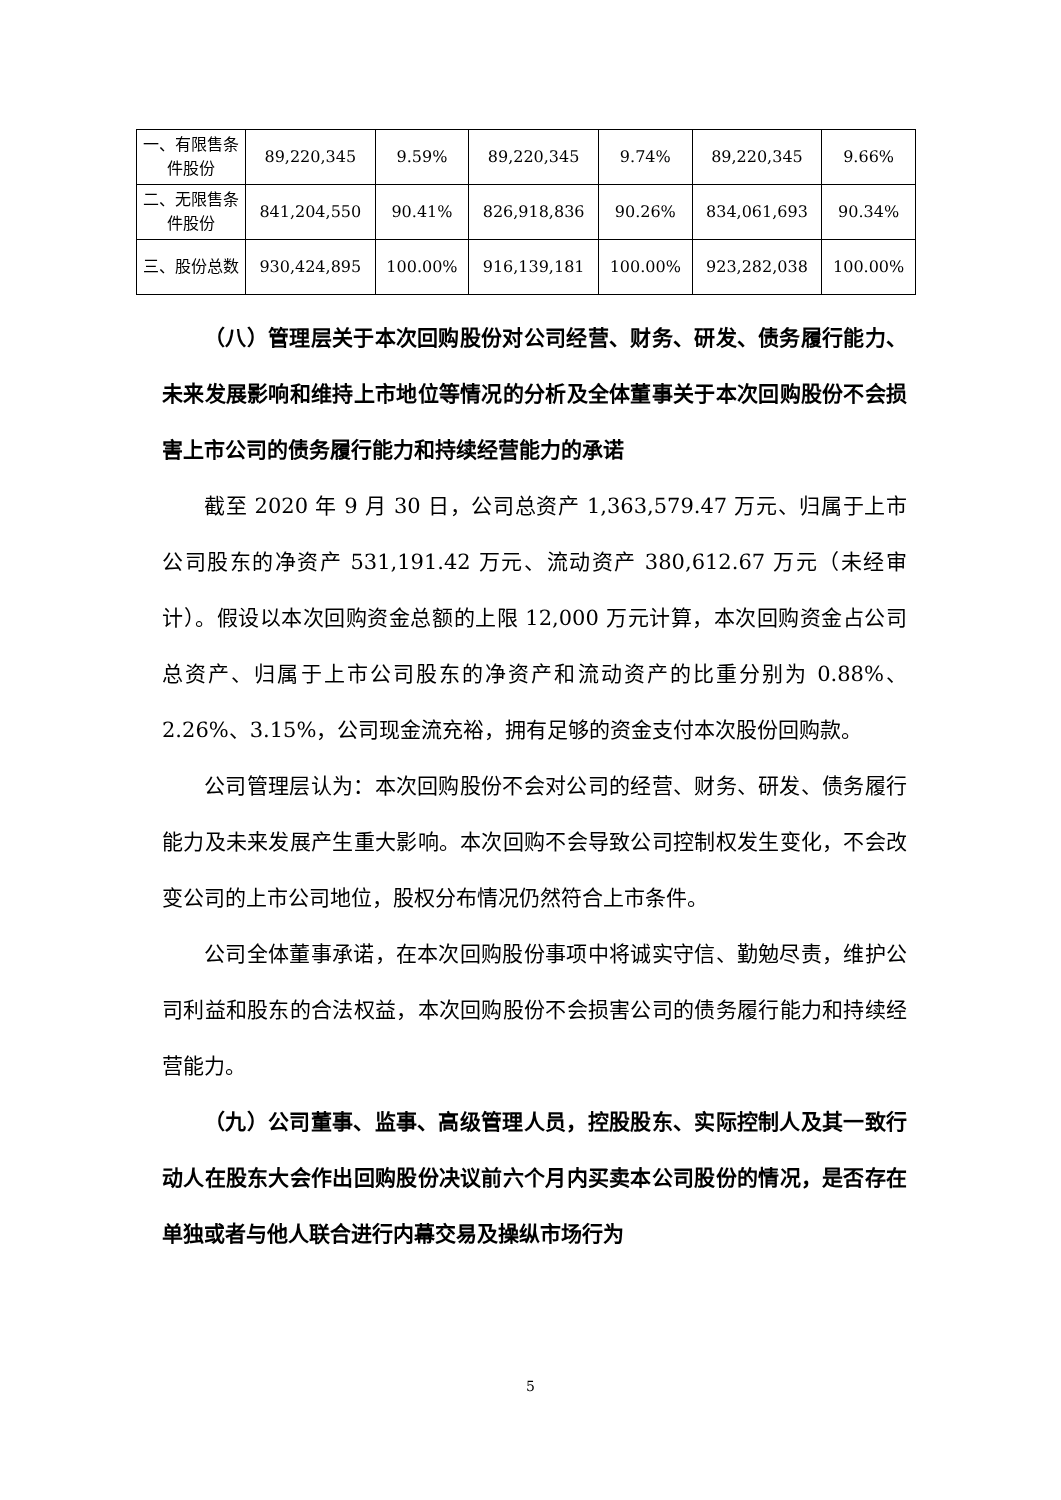| 一、有限售条件股份 | 89,220,345 | 9.59% | 89,220,345 | 9.74% | 89,220,345 | 9.66% |
| 二、无限售条件股份 | 841,204,550 | 90.41% | 826,918,836 | 90.26% | 834,061,693 | 90.34% |
| 三、股份总数 | 930,424,895 | 100.00% | 916,139,181 | 100.00% | 923,282,038 | 100.00% |
（八）管理层关于本次回购股份对公司经营、财务、研发、债务履行能力、未来发展影响和维持上市地位等情况的分析及全体董事关于本次回购股份不会损害上市公司的债务履行能力和持续经营能力的承诺
截至 2020 年 9 月 30 日，公司总资产 1,363,579.47 万元、归属于上市公司股东的净资产 531,191.42 万元、流动资产 380,612.67 万元（未经审计）。假设以本次回购资金总额的上限 12,000 万元计算，本次回购资金占公司总资产、归属于上市公司股东的净资产和流动资产的比重分别为 0.88%、2.26%、3.15%，公司现金流充裕，拥有足够的资金支付本次股份回购款。
公司管理层认为：本次回购股份不会对公司的经营、财务、研发、债务履行能力及未来发展产生重大影响。本次回购不会导致公司控制权发生变化，不会改变公司的上市公司地位，股权分布情况仍然符合上市条件。
公司全体董事承诺，在本次回购股份事项中将诚实守信、勤勉尽责，维护公司利益和股东的合法权益，本次回购股份不会损害公司的债务履行能力和持续经营能力。
（九）公司董事、监事、高级管理人员，控股股东、实际控制人及其一致行动人在股东大会作出回购股份决议前六个月内买卖本公司股份的情况，是否存在单独或者与他人联合进行内幕交易及操纵市场行为
5